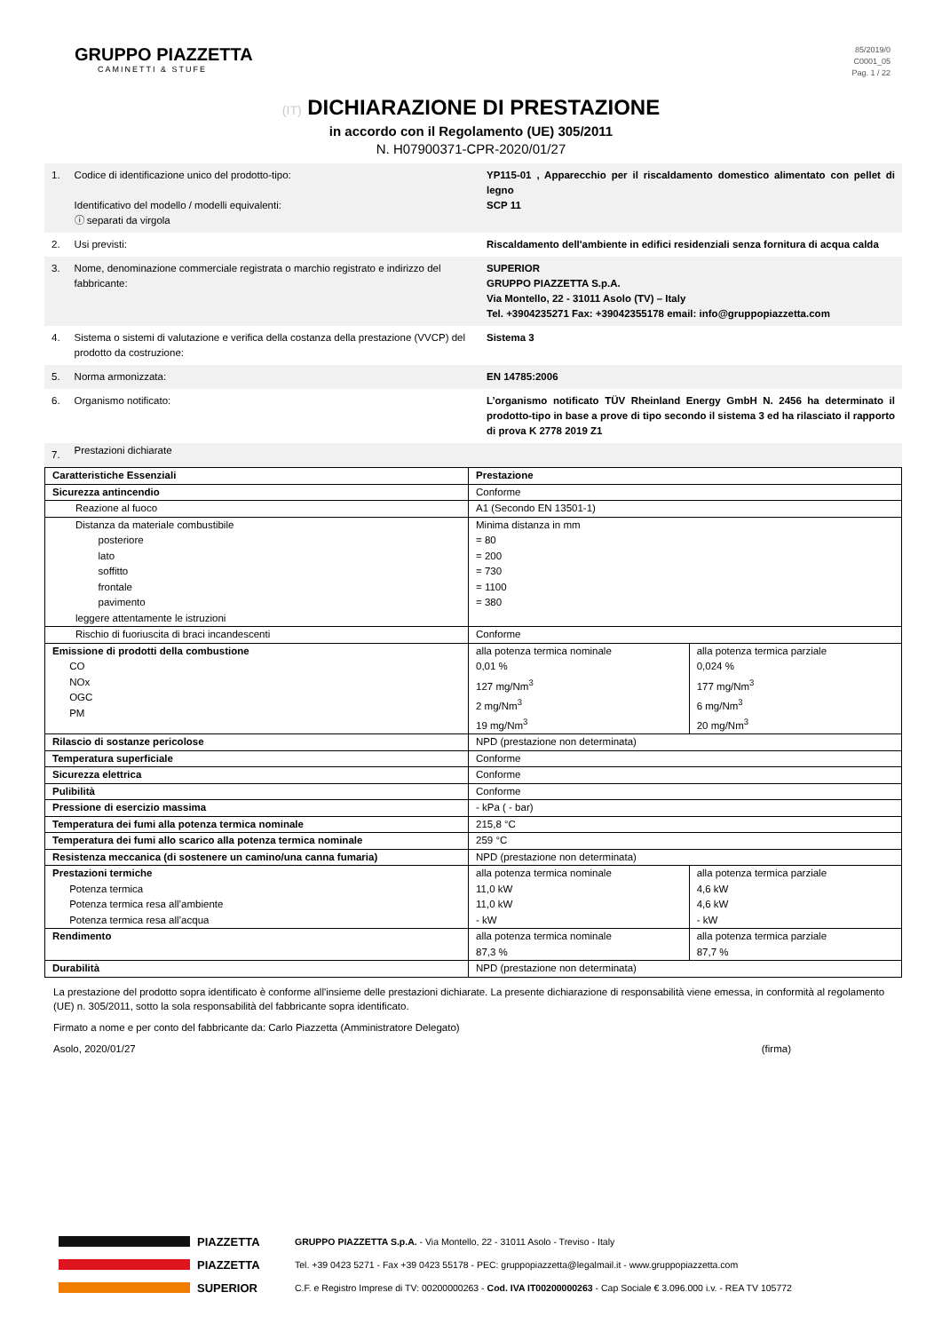GRUPPO PIAZZETTA
CAMINETTI & STUFE
85/2019/0
C0001_05
Pag. 1 / 22
(IT) DICHIARAZIONE DI PRESTAZIONE
in accordo con il Regolamento (UE) 305/2011
N. H07900371-CPR-2020/01/27
| 1. | Codice di identificazione unico del prodotto-tipo: Identificativo del modello / modelli equivalenti: ⓘ separati da virgola | YP115-01 , Apparecchio per il riscaldamento domestico alimentato con pellet di legno SCP 11 |
| 2. | Usi previsti: | Riscaldamento dell'ambiente in edifici residenziali senza fornitura di acqua calda |
| 3. | Nome, denominazione commerciale registrata o marchio registrato e indirizzo del fabbricante: | SUPERIOR GRUPPO PIAZZETTA S.p.A. Via Montello, 22 - 31011 Asolo (TV) – Italy Tel. +3904235271 Fax: +39042355178 email: info@gruppopiazzetta.com |
| 4. | Sistema o sistemi di valutazione e verifica della costanza della prestazione (VVCP) del prodotto da costruzione: | Sistema 3 |
| 5. | Norma armonizzata: | EN 14785:2006 |
| 6. | Organismo notificato: | L’organismo notificato TÜV Rheinland Energy GmbH N. 2456 ha determinato il prodotto-tipo in base a prove di tipo secondo il sistema 3 ed ha rilasciato il rapporto di prova K 2778 2019 Z1 |
| 7. | Prestazioni dichiarate | |
| Caratteristiche Essenziali | Prestazione | |
| Sicurezza antincendio | Conforme | |
| Reazione al fuoco | A1 (Secondo EN 13501-1) | |
| Distanza da materiale combustibile posteriore lato soffitto frontale pavimento leggere attentamente le istruzioni | Minima distanza in mm = 80 = 200 = 730 = 1100 = 380 | |
| Rischio di fuoriuscita di braci incandescenti | Conforme | |
| Emissione di prodotti della combustione CO NOx OGC PM | alla potenza termica nominale 0,01 % 127 mg/Nm<sup>3</sup> 2 mg/Nm<sup>3</sup> 19 mg/Nm<sup>3</sup> | alla potenza termica parziale 0,024 % 177 mg/Nm<sup>3</sup> 6 mg/Nm<sup>3</sup> 20 mg/Nm<sup>3</sup> |
| Rilascio di sostanze pericolose | NPD (prestazione non determinata) | |
| Temperatura superficiale | Conforme | |
| Sicurezza elettrica | Conforme | |
| Pulibilità | Conforme | |
| Pressione di esercizio massima | - kPa ( - bar) | |
| Temperatura dei fumi alla potenza termica nominale | 215,8 °C | |
| Temperatura dei fumi allo scarico alla potenza termica nominale | 259 °C | |
| Resistenza meccanica (di sostenere un camino/una canna fumaria) | NPD (prestazione non determinata) | |
| Prestazioni termiche Potenza termica Potenza termica resa all’ambiente Potenza termica resa all’acqua | alla potenza termica nominale 11,0 kW 11,0 kW - kW | alla potenza termica parziale 4,6 kW 4,6 kW - kW |
| Rendimento | alla potenza termica nominale 87,3 % | alla potenza termica parziale 87,7 % |
| Durabilità | NPD (prestazione non determinata) | |
La prestazione del prodotto sopra identificato è conforme all'insieme delle prestazioni dichiarate. La presente dichiarazione di responsabilità viene emessa, in conformità al regolamento (UE) n. 305/2011, sotto la sola responsabilità del fabbricante sopra identificato.
Firmato a nome e per conto del fabbricante da: Carlo Piazzetta (Amministratore Delegato)
Asolo, 2020/01/27 (firma)
PIAZZETTA GRUPPO PIAZZETTA S.p.A. - Via Montello, 22 - 31011 Asolo - Treviso - Italy
PIAZZETTA Tel. +39 0423 5271 - Fax +39 0423 55178 - PEC: gruppopiazzetta@legalmail.it - www.gruppopiazzetta.com
SUPERIOR C.F. e Registro Imprese di TV: 00200000263 - Cod. IVA IT00200000263 - Cap Sociale € 3.096.000 i.v. - REA TV 105772